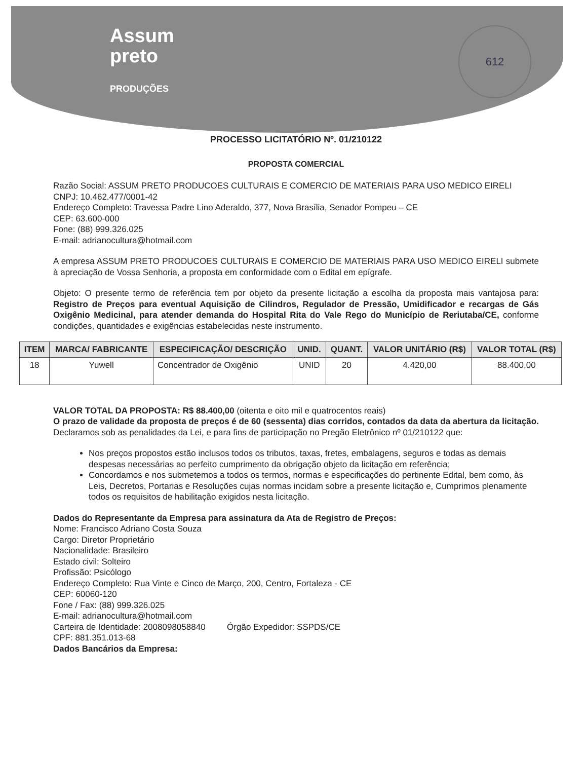Assum
preto
PRODUÇÕES
612
PROCESSO LICITATÓRIO Nº. 01/210122
PROPOSTA COMERCIAL
Razão Social: ASSUM PRETO PRODUCOES CULTURAIS E COMERCIO DE MATERIAIS PARA USO MEDICO EIRELI
CNPJ: 10.462.477/0001-42
Endereço Completo: Travessa Padre Lino Aderaldo, 377, Nova Brasília, Senador Pompeu – CE
CEP: 63.600-000
Fone: (88) 999.326.025
E-mail: adrianocultura@hotmail.com
A empresa ASSUM PRETO PRODUCOES CULTURAIS E COMERCIO DE MATERIAIS PARA USO MEDICO EIRELI submete à apreciação de Vossa Senhoria, a proposta em conformidade com o Edital em epígrafe.
Objeto: O presente termo de referência tem por objeto da presente licitação a escolha da proposta mais vantajosa para: Registro de Preços para eventual Aquisição de Cilindros, Regulador de Pressão, Umidificador e recargas de Gás Oxigênio Medicinal, para atender demanda do Hospital Rita do Vale Rego do Município de Reriutaba/CE, conforme condições, quantidades e exigências estabelecidas neste instrumento.
| ITEM | MARCA/ FABRICANTE | ESPECIFICAÇÃO/ DESCRIÇÃO | UNID. | QUANT. | VALOR UNITÁRIO (R$) | VALOR TOTAL (R$) |
| --- | --- | --- | --- | --- | --- | --- |
| 18 | Yuwell | Concentrador de Oxigênio | UNID | 20 | 4.420,00 | 88.400,00 |
VALOR TOTAL DA PROPOSTA: R$ 88.400,00 (oitenta e oito mil e quatrocentos reais)
O prazo de validade da proposta de preços é de 60 (sessenta) dias corridos, contados da data da abertura da licitação.
Declaramos sob as penalidades da Lei, e para fins de participação no Pregão Eletrônico nº 01/210122 que:
Nos preços propostos estão inclusos todos os tributos, taxas, fretes, embalagens, seguros e todas as demais despesas necessárias ao perfeito cumprimento da obrigação objeto da licitação em referência;
Concordamos e nos submetemos a todos os termos, normas e especificações do pertinente Edital, bem como, às Leis, Decretos, Portarias e Resoluções cujas normas incidam sobre a presente licitação e, Cumprimos plenamente todos os requisitos de habilitação exigidos nesta licitação.
Dados do Representante da Empresa para assinatura da Ata de Registro de Preços:
Nome: Francisco Adriano Costa Souza
Cargo: Diretor Proprietário
Nacionalidade: Brasileiro
Estado civil: Solteiro
Profissão: Psicólogo
Endereço Completo: Rua Vinte e Cinco de Março, 200, Centro, Fortaleza - CE
CEP: 60060-120
Fone / Fax: (88) 999.326.025
E-mail: adrianocultura@hotmail.com
Carteira de Identidade: 2008098058840 Órgão Expedidor: SSPDS/CE
CPF: 881.351.013-68
Dados Bancários da Empresa: